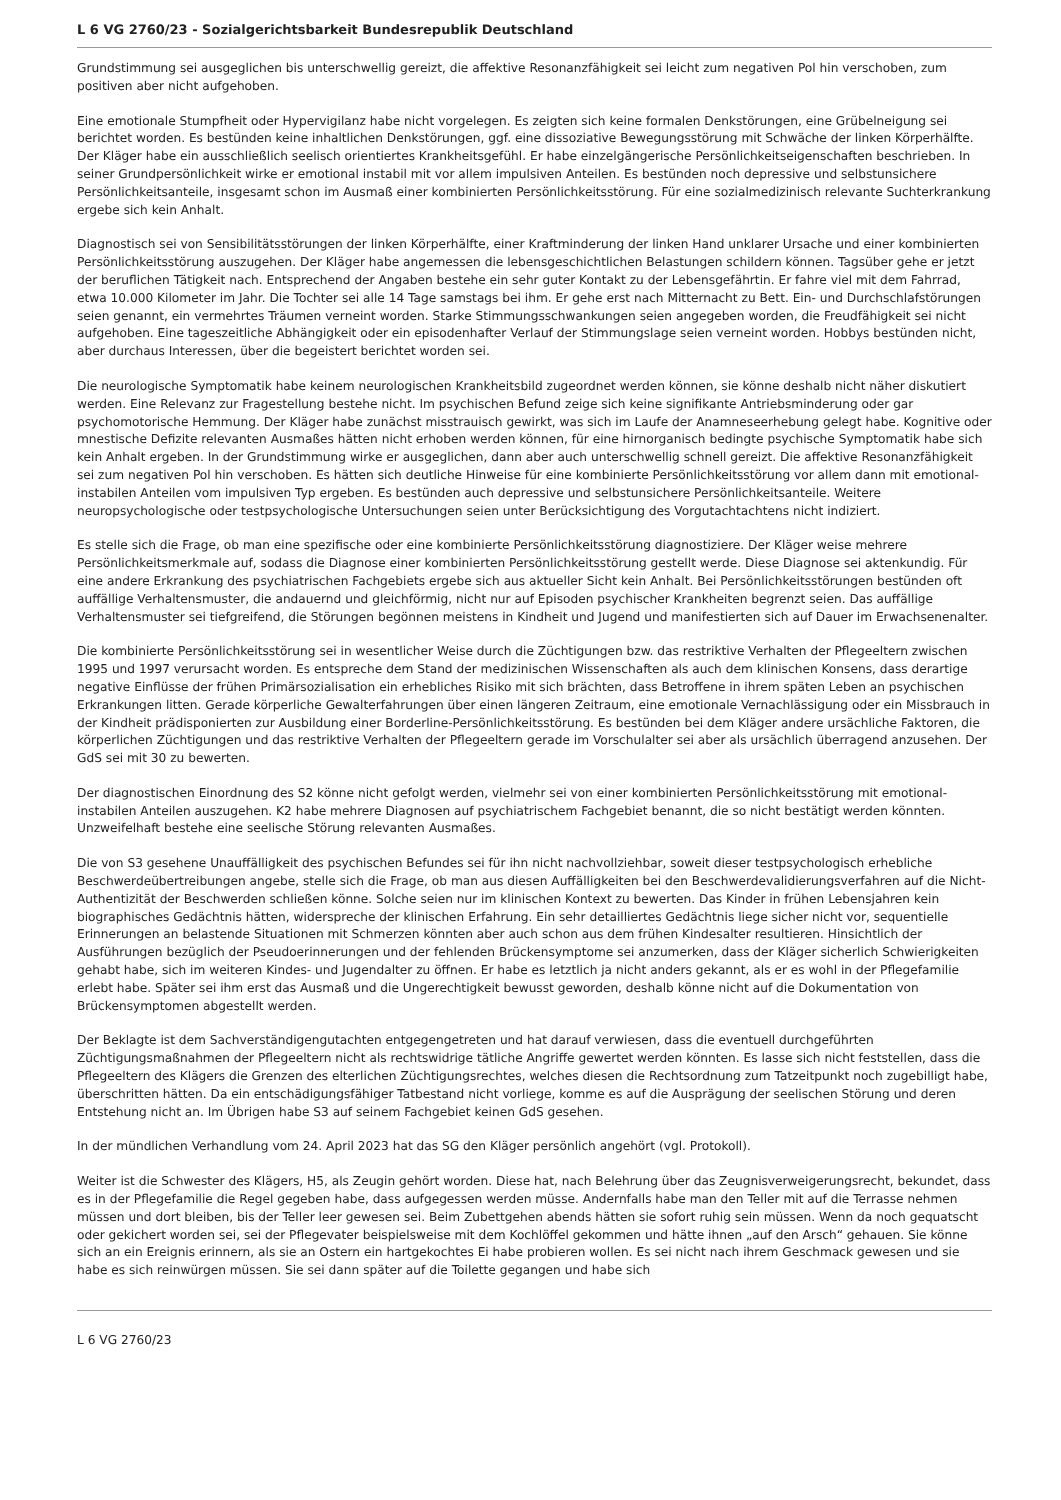L 6 VG 2760/23 - Sozialgerichtsbarkeit Bundesrepublik Deutschland
Grundstimmung sei ausgeglichen bis unterschwellig gereizt, die affektive Resonanzfähigkeit sei leicht zum negativen Pol hin verschoben, zum positiven aber nicht aufgehoben.
Eine emotionale Stumpfheit oder Hypervigilanz habe nicht vorgelegen. Es zeigten sich keine formalen Denkstörungen, eine Grübelneigung sei berichtet worden. Es bestünden keine inhaltlichen Denkstörungen, ggf. eine dissoziative Bewegungsstörung mit Schwäche der linken Körperhälfte. Der Kläger habe ein ausschließlich seelisch orientiertes Krankheitsgefühl. Er habe einzelgängerische Persönlichkeitseigenschaften beschrieben. In seiner Grundpersönlichkeit wirke er emotional instabil mit vor allem impulsiven Anteilen. Es bestünden noch depressive und selbstunsichere Persönlichkeitsanteile, insgesamt schon im Ausmaß einer kombinierten Persönlichkeitsstörung. Für eine sozialmedizinisch relevante Suchterkrankung ergebe sich kein Anhalt.
Diagnostisch sei von Sensibilitätsstörungen der linken Körperhälfte, einer Kraftminderung der linken Hand unklarer Ursache und einer kombinierten Persönlichkeitsstörung auszugehen. Der Kläger habe angemessen die lebensgeschichtlichen Belastungen schildern können. Tagsüber gehe er jetzt der beruflichen Tätigkeit nach. Entsprechend der Angaben bestehe ein sehr guter Kontakt zu der Lebensgefährtin. Er fahre viel mit dem Fahrrad, etwa 10.000 Kilometer im Jahr. Die Tochter sei alle 14 Tage samstags bei ihm. Er gehe erst nach Mitternacht zu Bett. Ein- und Durchschlafstörungen seien genannt, ein vermehrtes Träumen verneint worden. Starke Stimmungsschwankungen seien angegeben worden, die Freudfähigkeit sei nicht aufgehoben. Eine tageszeitliche Abhängigkeit oder ein episodenhafter Verlauf der Stimmungslage seien verneint worden. Hobbys bestünden nicht, aber durchaus Interessen, über die begeistert berichtet worden sei.
Die neurologische Symptomatik habe keinem neurologischen Krankheitsbild zugeordnet werden können, sie könne deshalb nicht näher diskutiert werden. Eine Relevanz zur Fragestellung bestehe nicht. Im psychischen Befund zeige sich keine signifikante Antriebsminderung oder gar psychomotorische Hemmung. Der Kläger habe zunächst misstrauisch gewirkt, was sich im Laufe der Anamneseerhebung gelegt habe. Kognitive oder mnestische Defizite relevanten Ausmaßes hätten nicht erhoben werden können, für eine hirnorganisch bedingte psychische Symptomatik habe sich kein Anhalt ergeben. In der Grundstimmung wirke er ausgeglichen, dann aber auch unterschwellig schnell gereizt. Die affektive Resonanzfähigkeit sei zum negativen Pol hin verschoben. Es hätten sich deutliche Hinweise für eine kombinierte Persönlichkeitsstörung vor allem dann mit emotional-instabilen Anteilen vom impulsiven Typ ergeben. Es bestünden auch depressive und selbstunsichere Persönlichkeitsanteile. Weitere neuropsychologische oder testpsychologische Untersuchungen seien unter Berücksichtigung des Vorgutachtachtens nicht indiziert.
Es stelle sich die Frage, ob man eine spezifische oder eine kombinierte Persönlichkeitsstörung diagnostiziere. Der Kläger weise mehrere Persönlichkeitsmerkmale auf, sodass die Diagnose einer kombinierten Persönlichkeitsstörung gestellt werde. Diese Diagnose sei aktenkundig. Für eine andere Erkrankung des psychiatrischen Fachgebiets ergebe sich aus aktueller Sicht kein Anhalt. Bei Persönlichkeitsstörungen bestünden oft auffällige Verhaltensmuster, die andauernd und gleichförmig, nicht nur auf Episoden psychischer Krankheiten begrenzt seien. Das auffällige Verhaltensmuster sei tiefgreifend, die Störungen begönnen meistens in Kindheit und Jugend und manifestierten sich auf Dauer im Erwachsenenalter.
Die kombinierte Persönlichkeitsstörung sei in wesentlicher Weise durch die Züchtigungen bzw. das restriktive Verhalten der Pflegeeltern zwischen 1995 und 1997 verursacht worden. Es entspreche dem Stand der medizinischen Wissenschaften als auch dem klinischen Konsens, dass derartige negative Einflüsse der frühen Primärsozialisation ein erhebliches Risiko mit sich brächten, dass Betroffene in ihrem späten Leben an psychischen Erkrankungen litten. Gerade körperliche Gewalterfahrungen über einen längeren Zeitraum, eine emotionale Vernachlässigung oder ein Missbrauch in der Kindheit prädisponierten zur Ausbildung einer Borderline-Persönlichkeitsstörung. Es bestünden bei dem Kläger andere ursächliche Faktoren, die körperlichen Züchtigungen und das restriktive Verhalten der Pflegeeltern gerade im Vorschulalter sei aber als ursächlich überragend anzusehen. Der GdS sei mit 30 zu bewerten.
Der diagnostischen Einordnung des S2 könne nicht gefolgt werden, vielmehr sei von einer kombinierten Persönlichkeitsstörung mit emotional-instabilen Anteilen auszugehen. K2 habe mehrere Diagnosen auf psychiatrischem Fachgebiet benannt, die so nicht bestätigt werden könnten. Unzweifelhaft bestehe eine seelische Störung relevanten Ausmaßes.
Die von S3 gesehene Unauffälligkeit des psychischen Befundes sei für ihn nicht nachvollziehbar, soweit dieser testpsychologisch erhebliche Beschwerdeübertreibungen angebe, stelle sich die Frage, ob man aus diesen Auffälligkeiten bei den Beschwerdevalidierungsverfahren auf die Nicht-Authentizität der Beschwerden schließen könne. Solche seien nur im klinischen Kontext zu bewerten. Das Kinder in frühen Lebensjahren kein biographisches Gedächtnis hätten, widerspreche der klinischen Erfahrung. Ein sehr detailliertes Gedächtnis liege sicher nicht vor, sequentielle Erinnerungen an belastende Situationen mit Schmerzen könnten aber auch schon aus dem frühen Kindesalter resultieren. Hinsichtlich der Ausführungen bezüglich der Pseudoerinnerungen und der fehlenden Brückensymptome sei anzumerken, dass der Kläger sicherlich Schwierigkeiten gehabt habe, sich im weiteren Kindes- und Jugendalter zu öffnen. Er habe es letztlich ja nicht anders gekannt, als er es wohl in der Pflegefamilie erlebt habe. Später sei ihm erst das Ausmaß und die Ungerechtigkeit bewusst geworden, deshalb könne nicht auf die Dokumentation von Brückensymptomen abgestellt werden.
Der Beklagte ist dem Sachverständigengutachten entgegengetreten und hat darauf verwiesen, dass die eventuell durchgeführten Züchtigungsmaßnahmen der Pflegeeltern nicht als rechtswidrige tätliche Angriffe gewertet werden könnten. Es lasse sich nicht feststellen, dass die Pflegeeltern des Klägers die Grenzen des elterlichen Züchtigungsrechtes, welches diesen die Rechtsordnung zum Tatzeitpunkt noch zugebilligt habe, überschritten hätten. Da ein entschädigungsfähiger Tatbestand nicht vorliege, komme es auf die Ausprägung der seelischen Störung und deren Entstehung nicht an. Im Übrigen habe S3 auf seinem Fachgebiet keinen GdS gesehen.
In der mündlichen Verhandlung vom 24. April 2023 hat das SG den Kläger persönlich angehört (vgl. Protokoll).
Weiter ist die Schwester des Klägers, H5, als Zeugin gehört worden. Diese hat, nach Belehrung über das Zeugnisverweigerungsrecht, bekundet, dass es in der Pflegefamilie die Regel gegeben habe, dass aufgegessen werden müsse. Andernfalls habe man den Teller mit auf die Terrasse nehmen müssen und dort bleiben, bis der Teller leer gewesen sei. Beim Zubettgehen abends hätten sie sofort ruhig sein müssen. Wenn da noch gequatscht oder gekichert worden sei, sei der Pflegevater beispielsweise mit dem Kochlöffel gekommen und hätte ihnen „auf den Arsch“ gehauen. Sie könne sich an ein Ereignis erinnern, als sie an Ostern ein hartgekochtes Ei habe probieren wollen. Es sei nicht nach ihrem Geschmack gewesen und sie habe es sich reinwürgen müssen. Sie sei dann später auf die Toilette gegangen und habe sich
L 6 VG 2760/23